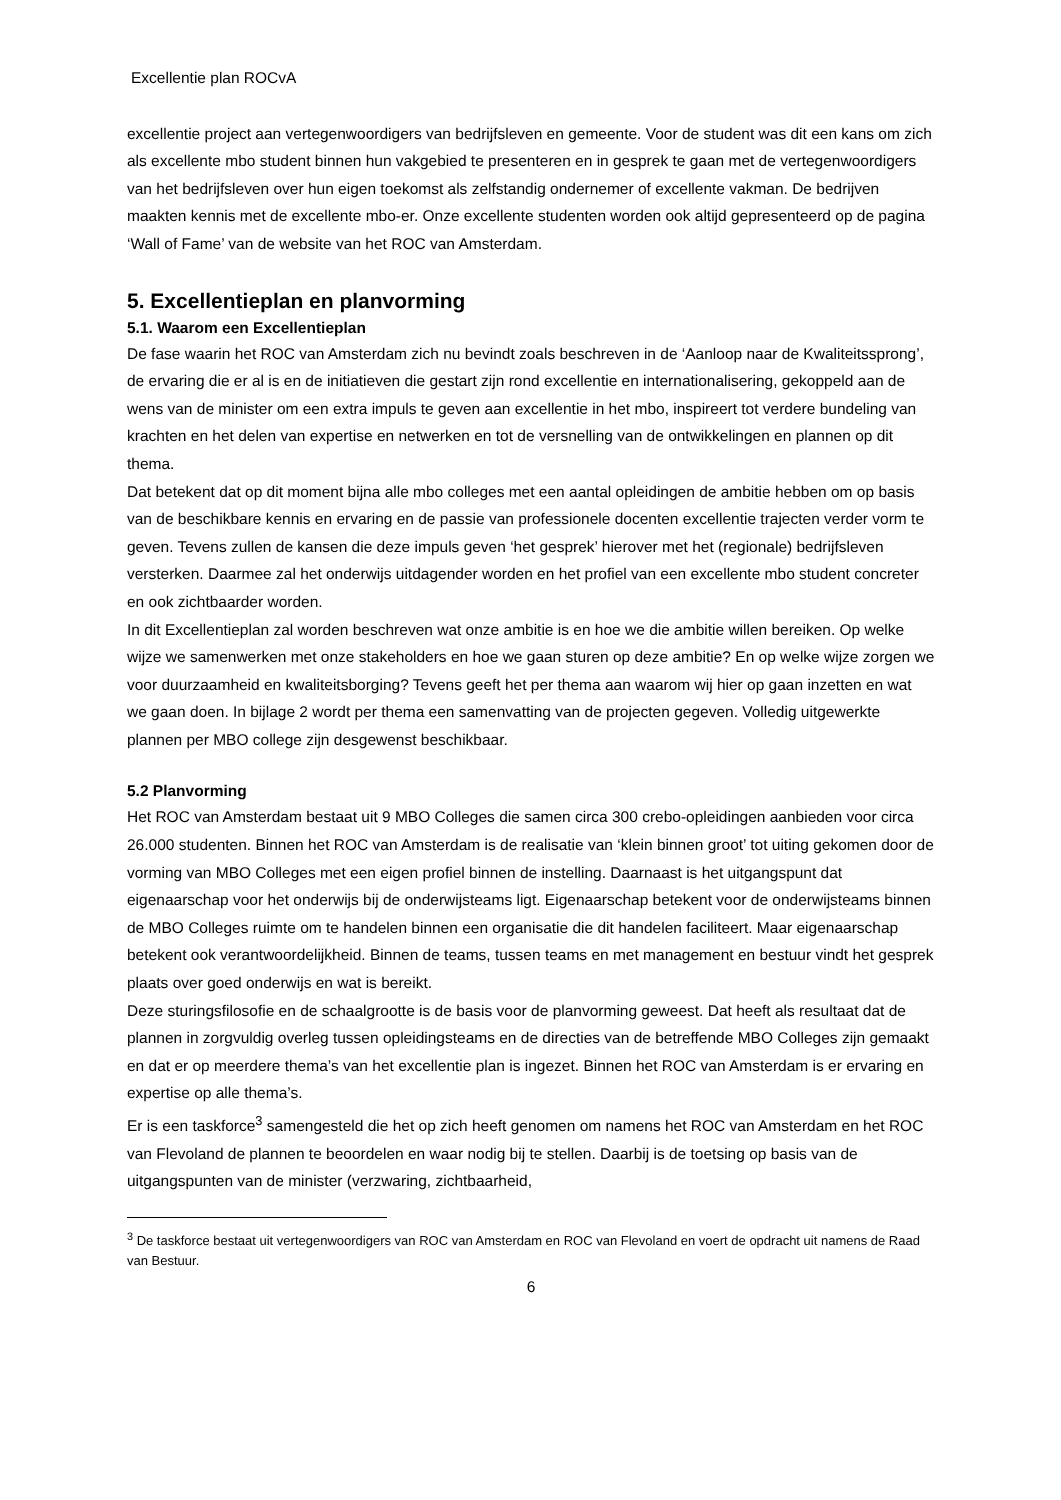Excellentie plan ROCvA
excellentie project aan vertegenwoordigers van bedrijfsleven en gemeente. Voor de student was dit een kans om zich als excellente mbo student binnen hun vakgebied te presenteren en in gesprek te gaan met de vertegenwoordigers van het bedrijfsleven over hun eigen toekomst als zelfstandig ondernemer of excellente vakman. De bedrijven maakten kennis met de excellente mbo-er. Onze excellente studenten worden ook altijd gepresenteerd op de pagina ‘Wall of Fame’ van de website van het ROC van Amsterdam.
5. Excellentieplan en planvorming
5.1. Waarom een Excellentieplan
De fase waarin het ROC van Amsterdam zich nu bevindt zoals beschreven in de ‘Aanloop naar de Kwaliteitssprong’, de ervaring die er al is en de initiatieven die gestart zijn rond excellentie en internationalisering, gekoppeld aan de wens van de minister om een extra impuls te geven aan excellentie in het mbo, inspireert tot verdere bundeling van krachten en het delen van expertise en netwerken en tot de versnelling van de ontwikkelingen en plannen op dit thema.
Dat betekent dat op dit moment bijna alle mbo colleges met een aantal opleidingen de ambitie hebben om op basis van de beschikbare kennis en ervaring en de passie van professionele docenten excellentie trajecten verder vorm te geven. Tevens zullen de kansen die deze impuls geven ‘het gesprek’ hierover met het (regionale) bedrijfsleven versterken. Daarmee zal het onderwijs uitdagender worden en het profiel van een excellente mbo student concreter en ook zichtbaarder worden.
In dit Excellentieplan zal worden beschreven wat onze ambitie is en hoe we die ambitie willen bereiken. Op welke wijze we samenwerken met onze stakeholders en hoe we gaan sturen op deze ambitie? En op welke wijze zorgen we voor duurzaamheid en kwaliteitsborging? Tevens geeft het per thema aan waarom wij hier op gaan inzetten en wat we gaan doen. In bijlage 2 wordt per thema een samenvatting van de projecten gegeven. Volledig uitgewerkte plannen per MBO college zijn desgewenst beschikbaar.
5.2 Planvorming
Het ROC van Amsterdam bestaat uit 9 MBO Colleges die samen circa 300 crebo-opleidingen aanbieden voor circa 26.000 studenten. Binnen het ROC van Amsterdam is de realisatie van ‘klein binnen groot’ tot uiting gekomen door de vorming van MBO Colleges met een eigen profiel binnen de instelling. Daarnaast is het uitgangspunt dat eigenaarschap voor het onderwijs bij de onderwijsteams ligt. Eigenaarschap betekent voor de onderwijsteams binnen de MBO Colleges ruimte om te handelen binnen een organisatie die dit handelen faciliteert. Maar eigenaarschap betekent ook verantwoordelijkheid. Binnen de teams, tussen teams en met management en bestuur vindt het gesprek plaats over goed onderwijs en wat is bereikt.
Deze sturingsfilosofie en de schaalgrootte is de basis voor de planvorming geweest. Dat heeft als resultaat dat de plannen in zorgvuldig overleg tussen opleidingsteams en de directies van de betreffende MBO Colleges zijn gemaakt en dat er op meerdere thema’s van het excellentie plan is ingezet. Binnen het ROC van Amsterdam is er ervaring en expertise op alle thema’s.
Er is een taskforce<sup>3</sup> samengesteld die het op zich heeft genomen om namens het ROC van Amsterdam en het ROC van Flevoland de plannen te beoordelen en waar nodig bij te stellen. Daarbij is de toetsing op basis van de uitgangspunten van de minister (verzwaring, zichtbaarheid,
<sup>3</sup> De taskforce bestaat uit vertegenwoordigers van ROC van Amsterdam en ROC van Flevoland en voert de opdracht uit namens de Raad van Bestuur.
6